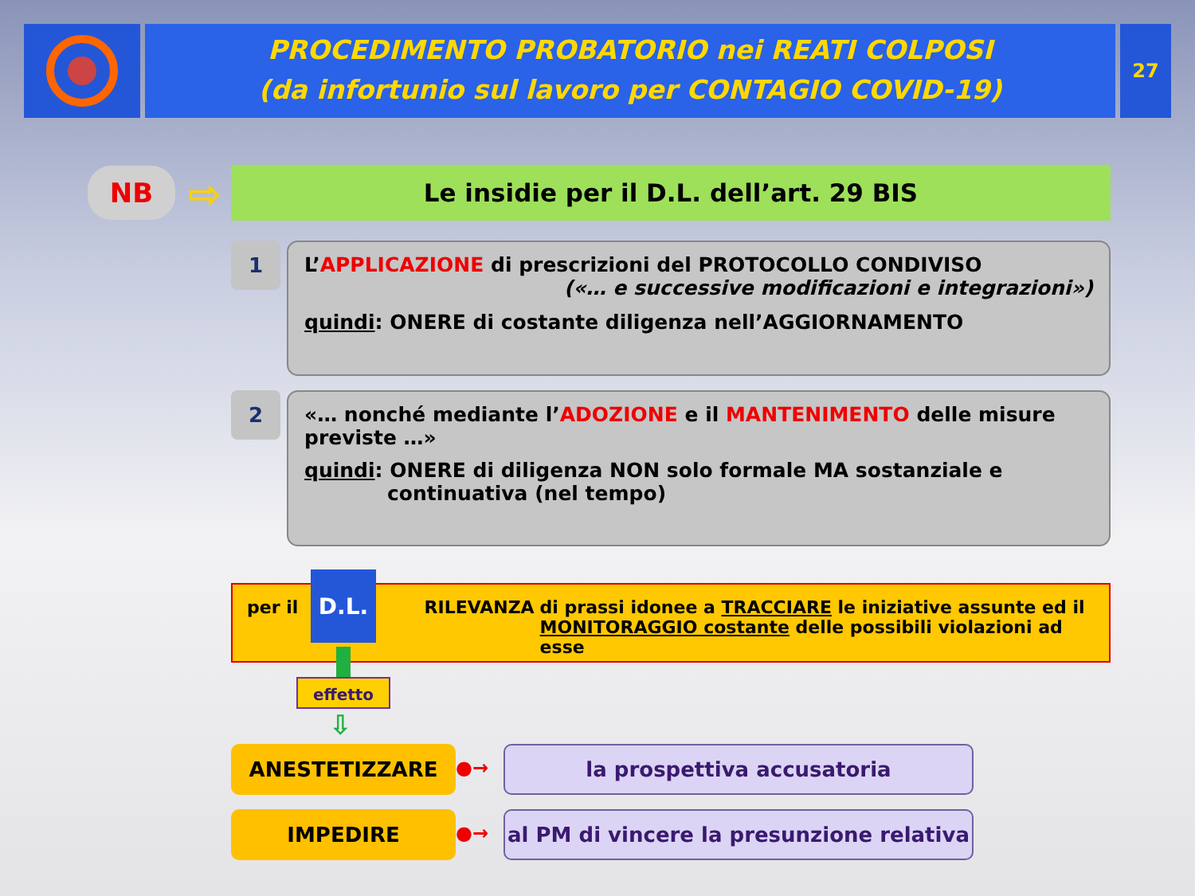PROCEDIMENTO PROBATORIO nei REATI COLPOSI
(da infortunio sul lavoro per CONTAGIO COVID-19)
27
NB ⇨ Le insidie per il D.L. dell’art. 29 BIS
1
L’APPLICAZIONE di prescrizioni del PROTOCOLLO CONDIVISO
(«… e successive modificazioni e integrazioni»)
quindi: ONERE di costante diligenza nell’AGGIORNAMENTO
2
«… nonché mediante l’ADOZIONE e il MANTENIMENTO delle misure previste …»
quindi: ONERE di diligenza NON solo formale MA sostanziale e
continuativa (nel tempo)
per il RILEVANZA di prassi idonee a TRACCIARE le iniziative assunte ed il
MONITORAGGIO costante delle possibili violazioni ad esse
D.L.
effetto
⇩
ANESTETIZZARE ●→ la prospettiva accusatoria
IMPEDIRE ●→
al PM di vincere la presunzione relativa